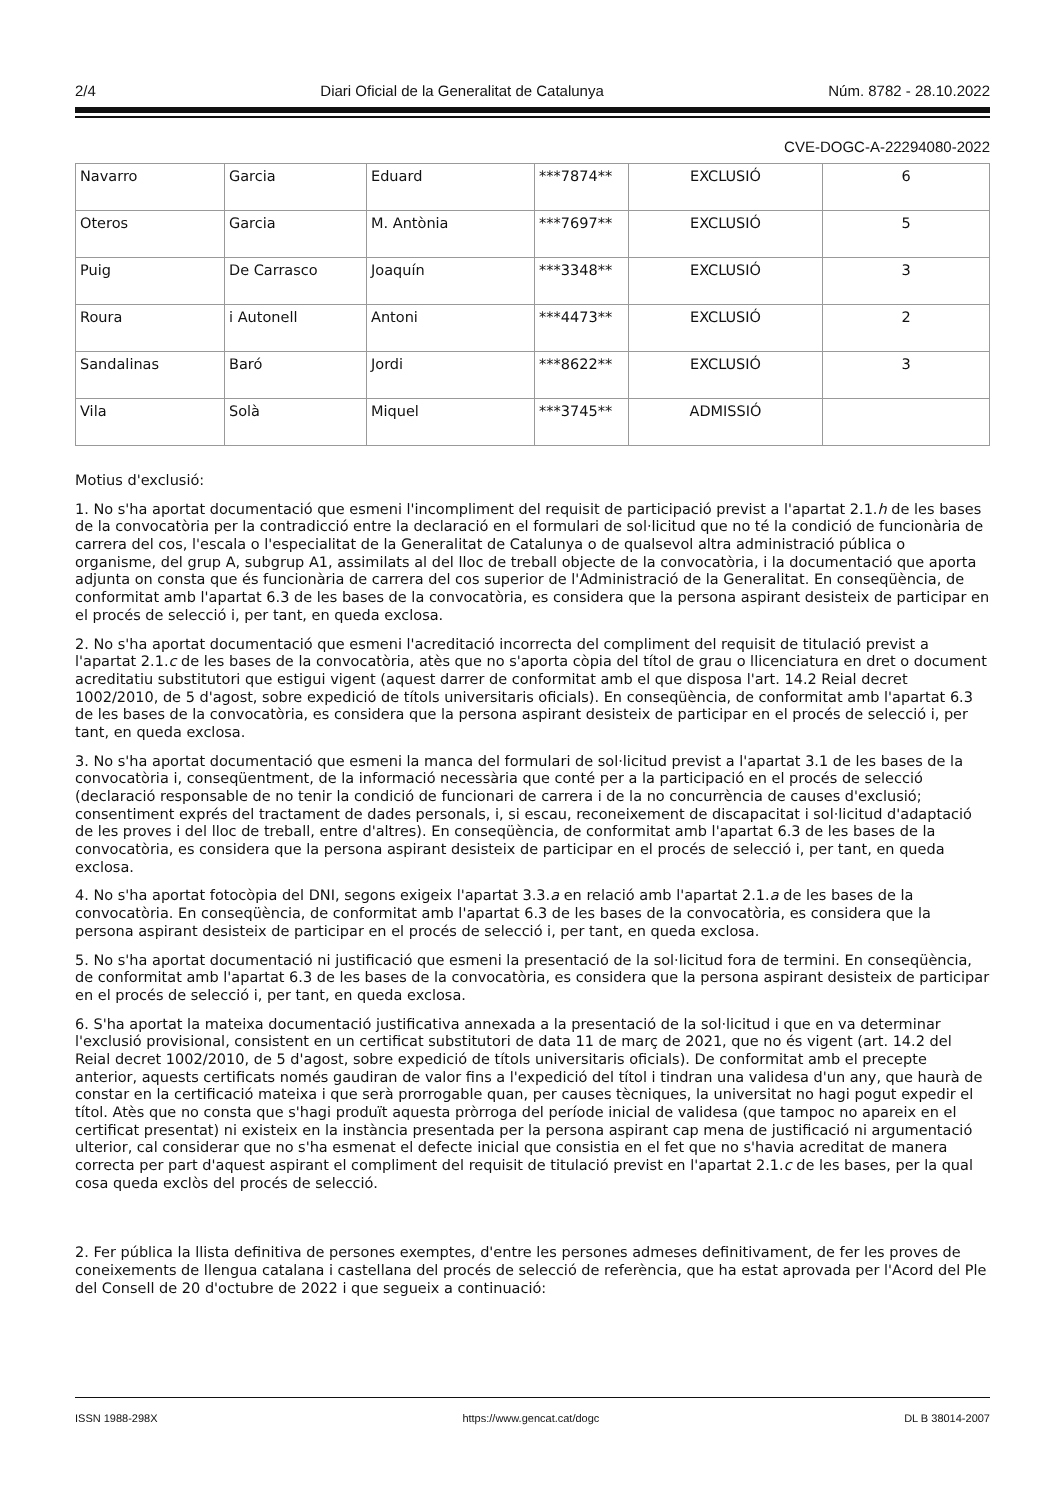2/4 Diari Oficial de la Generalitat de Catalunya Núm. 8782 - 28.10.2022
CVE-DOGC-A-22294080-2022
| Navarro | Garcia | Eduard | ***7874** | EXCLUSIÓ | 6 |
| Oteros | Garcia | M. Antònia | ***7697** | EXCLUSIÓ | 5 |
| Puig | De Carrasco | Joaquín | ***3348** | EXCLUSIÓ | 3 |
| Roura | i Autonell | Antoni | ***4473** | EXCLUSIÓ | 2 |
| Sandalinas | Baró | Jordi | ***8622** | EXCLUSIÓ | 3 |
| Vila | Solà | Miquel | ***3745** | ADMISSIÓ | |
Motius d'exclusió:
1. No s'ha aportat documentació que esmeni l'incompliment del requisit de participació previst a l'apartat 2.1.h de les bases de la convocatòria per la contradicció entre la declaració en el formulari de sol·licitud que no té la condició de funcionària de carrera del cos, l'escala o l'especialitat de la Generalitat de Catalunya o de qualsevol altra administració pública o organisme, del grup A, subgrup A1, assimilats al del lloc de treball objecte de la convocatòria, i la documentació que aporta adjunta on consta que és funcionària de carrera del cos superior de l'Administració de la Generalitat. En conseqüència, de conformitat amb l'apartat 6.3 de les bases de la convocatòria, es considera que la persona aspirant desisteix de participar en el procés de selecció i, per tant, en queda exclosa.
2. No s'ha aportat documentació que esmeni l'acreditació incorrecta del compliment del requisit de titulació previst a l'apartat 2.1.c de les bases de la convocatòria, atès que no s'aporta còpia del títol de grau o llicenciatura en dret o document acreditatiu substitutori que estigui vigent (aquest darrer de conformitat amb el que disposa l'art. 14.2 Reial decret 1002/2010, de 5 d'agost, sobre expedició de títols universitaris oficials). En conseqüència, de conformitat amb l'apartat 6.3 de les bases de la convocatòria, es considera que la persona aspirant desisteix de participar en el procés de selecció i, per tant, en queda exclosa.
3. No s'ha aportat documentació que esmeni la manca del formulari de sol·licitud previst a l'apartat 3.1 de les bases de la convocatòria i, conseqüentment, de la informació necessària que conté per a la participació en el procés de selecció (declaració responsable de no tenir la condició de funcionari de carrera i de la no concurrència de causes d'exclusió; consentiment exprés del tractament de dades personals, i, si escau, reconeixement de discapacitat i sol·licitud d'adaptació de les proves i del lloc de treball, entre d'altres). En conseqüència, de conformitat amb l'apartat 6.3 de les bases de la convocatòria, es considera que la persona aspirant desisteix de participar en el procés de selecció i, per tant, en queda exclosa.
4. No s'ha aportat fotocòpia del DNI, segons exigeix l'apartat 3.3.a en relació amb l'apartat 2.1.a de les bases de la convocatòria. En conseqüència, de conformitat amb l'apartat 6.3 de les bases de la convocatòria, es considera que la persona aspirant desisteix de participar en el procés de selecció i, per tant, en queda exclosa.
5. No s'ha aportat documentació ni justificació que esmeni la presentació de la sol·licitud fora de termini. En conseqüència, de conformitat amb l'apartat 6.3 de les bases de la convocatòria, es considera que la persona aspirant desisteix de participar en el procés de selecció i, per tant, en queda exclosa.
6. S'ha aportat la mateixa documentació justificativa annexada a la presentació de la sol·licitud i que en va determinar l'exclusió provisional, consistent en un certificat substitutori de data 11 de març de 2021, que no és vigent (art. 14.2 del Reial decret 1002/2010, de 5 d'agost, sobre expedició de títols universitaris oficials). De conformitat amb el precepte anterior, aquests certificats només gaudiran de valor fins a l'expedició del títol i tindran una validesa d'un any, que haurà de constar en la certificació mateixa i que serà prorrogable quan, per causes tècniques, la universitat no hagi pogut expedir el títol. Atès que no consta que s'hagi produït aquesta pròrroga del període inicial de validesa (que tampoc no apareix en el certificat presentat) ni existeix en la instància presentada per la persona aspirant cap mena de justificació ni argumentació ulterior, cal considerar que no s'ha esmenat el defecte inicial que consistia en el fet que no s'havia acreditat de manera correcta per part d'aquest aspirant el compliment del requisit de titulació previst en l'apartat 2.1.c de les bases, per la qual cosa queda exclòs del procés de selecció.
2. Fer pública la llista definitiva de persones exemptes, d'entre les persones admeses definitivament, de fer les proves de coneixements de llengua catalana i castellana del procés de selecció de referència, que ha estat aprovada per l'Acord del Ple del Consell de 20 d'octubre de 2022 i que segueix a continuació:
ISSN 1988-298X https://www.gencat.cat/dogc DL B 38014-2007